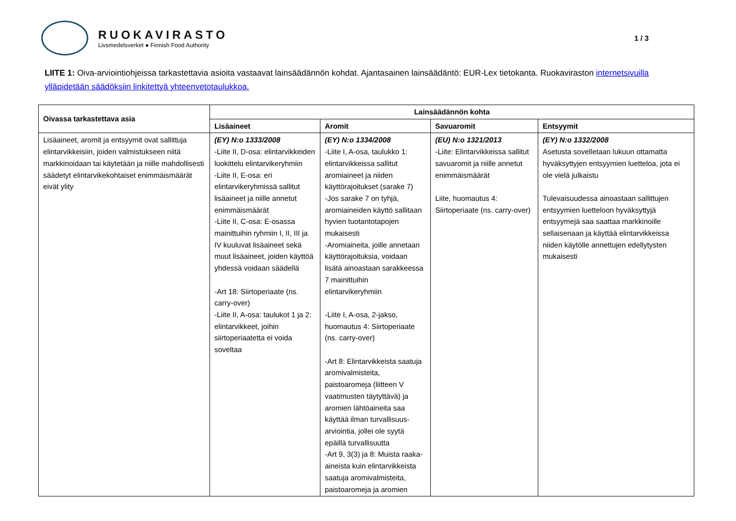RUOKAVIRASTO
Livsmedelsverket ● Finnish Food Authority
1 / 3
LIITE 1: Oiva-arviointiohjeissa tarkastettavia asioita vastaavat lainsäädännön kohdat. Ajantasainen lainsäädäntö: EUR-Lex tietokanta. Ruokaviraston internetsivuilla ylläpidetään säädöksiin linkitettyä yhteenvetotaulukkoa.
| Oivassa tarkastettava asia | Lainsäädännön kohta | | | |
| --- | --- | --- | --- | --- |
| | Lisäaineet | Aromit | Savuaromit | Entsyymit |
| Lisäaineet, aromit ja entsyymit ovat sallittuja elintarvikkeisiin, joiden valmistukseen niitä markkinoidaan tai käytetään ja niille mahdollisesti säädetyt elintarvikekohtaiset enimmäismäärät eivät ylity | (EY) N:o 1333/2008 -Liite II, D-osa: elintarvikkeiden luokittelu elintarvikeryhmiin -Liite II, E-osa: eri elintarvikeryhmissä sallitut lisäaineet ja niille annetut enimmäismäärät -Liite II, C-osa: E-osassa mainittuihin ryhmiin I, II, III ja IV kuuluvat lisäaineet sekä muut lisäaineet, joiden käyttöä yhdessä voidaan säädellä -Art 18: Siirtoperiaate (ns. carry-over) -Liite II, A-osa: taulukot 1 ja 2: elintarvikkeet, joihin siirtoperiaatetta ei voida soveltaa | (EY) N:o 1334/2008 -Liite I, A-osa, taulukko 1: elintarvikkeissa sallitut aromiaineet ja niiden käyttörajoitukset (sarake 7) -Jos sarake 7 on tyhjä, aromiaineiden käyttö sallitaan hyvien tuotantotapojen mukaisesti -Aromiaineita, joille annetaan käyttörajoituksia, voidaan lisätä ainoastaan sarakkeessa 7 mainittuihin elintarvikeryhmiin -Liite I, A-osa, 2-jakso, huomautus 4: Siirtoperiaate (ns. carry-over) -Art 8: Elintarvikkeista saatuja aromivalmisteita, paistoaromeja (liitteen V vaatimusten täytyttävä) ja aromien lähtöaineita saa käyttää ilman turvallisuus-arviointia, jollei ole syytä epäillä turvallisuutta -Art 9, 3(3) ja 8: Muista raaka-aineista kuin elintarvikkeista saatuja aromivalmisteita, paistoaromeja ja aromien | (EU) N:o 1321/2013 -Liite: Elintarvikkeissa sallitut savuaromit ja niille annetut enimmäismäärät Liite, huomautus 4: Siirtoperiaate (ns. carry-over) | (EY) N:o 1332/2008 Asetusta sovelletaan lukuun ottamatta hyväksyttyjen entsyymien luetteloa, jota ei ole vielä julkaistu Tulevaisuudessa ainoastaan sallittujen entsyymien luetteloon hyväksyttyjä entsyymejä saa saattaa markkinoille sellaisenaan ja käyttää elintarvikkeissa niiden käytölle annettujen edellytysten mukaisesti |